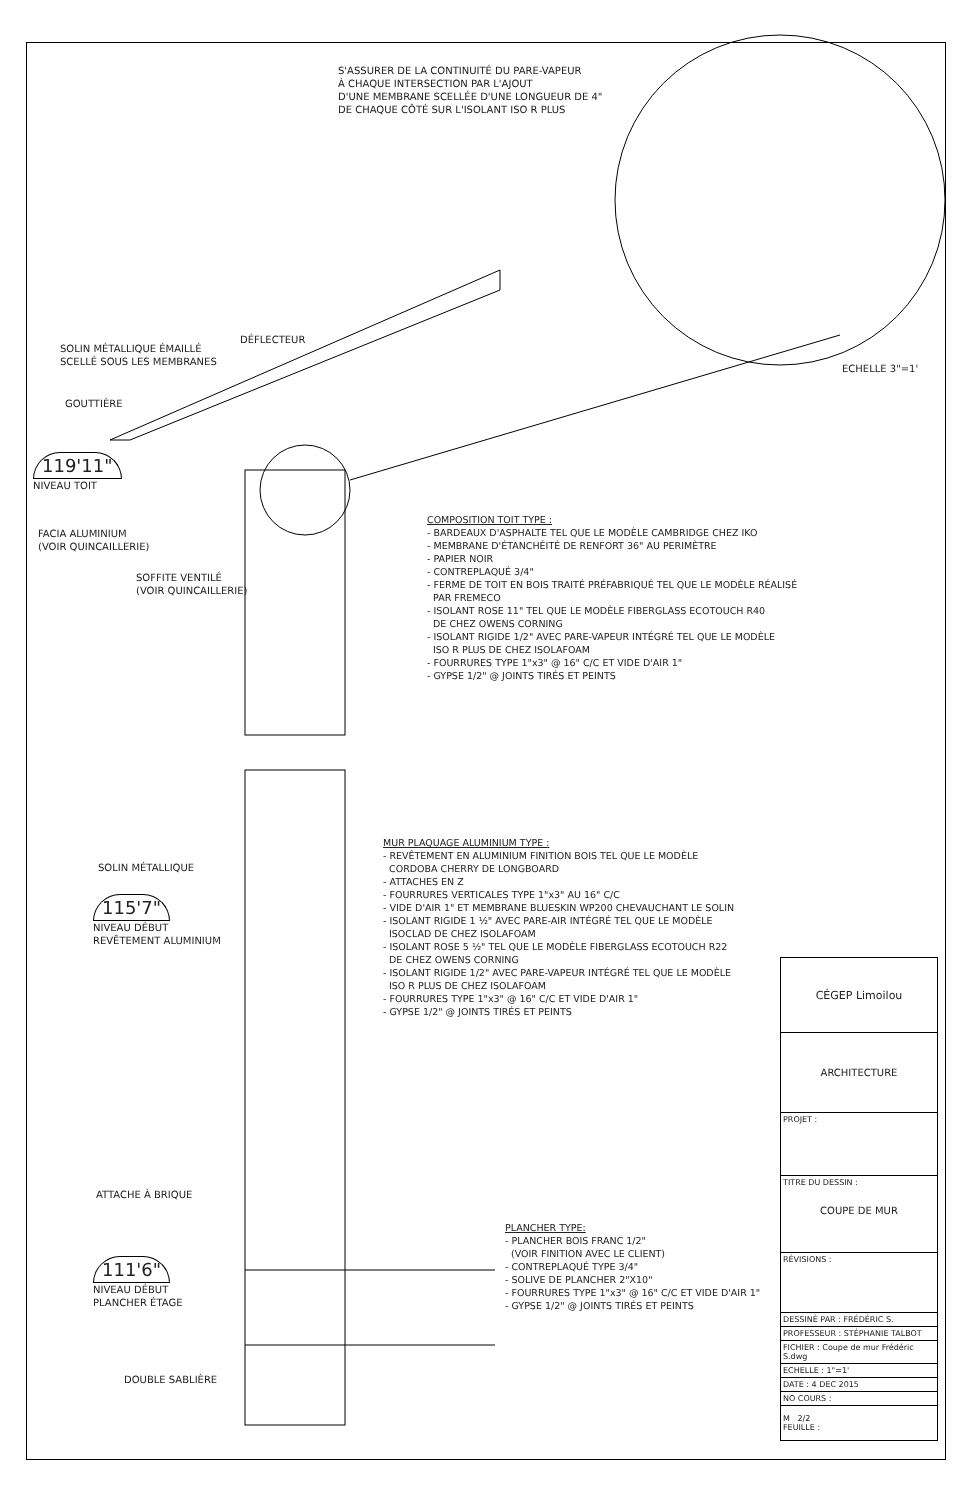S'ASSURER DE LA CONTINUITÉ DU PARE-VAPEUR
À CHAQUE INTERSECTION PAR L'AJOUT
D'UNE MEMBRANE SCELLÉE D'UNE LONGUEUR DE 4"
DE CHAQUE CÔTÉ SUR L'ISOLANT ISO R PLUS
ECHELLE 3"=1'
DÉFLECTEUR
SOLIN MÉTALLIQUE ÉMAILLÉ
SCELLÉ SOUS LES MEMBRANES
GOUTTIÈRE
119'11"
NIVEAU TOIT
FACIA ALUMINIUM
(VOIR QUINCAILLERIE)
SOFFITE VENTILÉ
(VOIR QUINCAILLERIE)
COMPOSITION TOIT TYPE :
- BARDEAUX D'ASPHALTE TEL QUE LE MODÈLE CAMBRIDGE CHEZ IKO
- MEMBRANE D'ÉTANCHÉITÉ DE RENFORT 36" AU PERIMÈTRE
- PAPIER NOIR
- CONTREPLAQUÉ 3/4"
- FERME DE TOIT EN BOIS TRAITÉ PRÉFABRIQUÉ TEL QUE LE MODÈLE RÉALISÉ
PAR FREMECO
- ISOLANT ROSE 11" TEL QUE LE MODÈLE FIBERGLASS ECOTOUCH R40
DE CHEZ OWENS CORNING
- ISOLANT RIGIDE 1/2" AVEC PARE-VAPEUR INTÉGRÉ TEL QUE LE MODÈLE
ISO R PLUS DE CHEZ ISOLAFOAM
- FOURRURES TYPE 1"x3" @ 16" C/C ET VIDE D'AIR 1"
- GYPSE 1/2" @ JOINTS TIRÉS ET PEINTS
MUR PLAQUAGE ALUMINIUM TYPE :
- REVÊTEMENT EN ALUMINIUM FINITION BOIS TEL QUE LE MODÈLE
CORDOBA CHERRY DE LONGBOARD
- ATTACHES EN Z
- FOURRURES VERTICALES TYPE 1"x3" AU 16" C/C
- VIDE D'AIR 1" ET MEMBRANE BLUESKIN WP200 CHEVAUCHANT LE SOLIN
- ISOLANT RIGIDE 1 ½" AVEC PARE-AIR INTÉGRÉ TEL QUE LE MODÈLE
ISOCLAD DE CHEZ ISOLAFOAM
- ISOLANT ROSE 5 ½" TEL QUE LE MODÈLE FIBERGLASS ECOTOUCH R22
DE CHEZ OWENS CORNING
- ISOLANT RIGIDE 1/2" AVEC PARE-VAPEUR INTÉGRÉ TEL QUE LE MODÈLE
ISO R PLUS DE CHEZ ISOLAFOAM
- FOURRURES TYPE 1"x3" @ 16" C/C ET VIDE D'AIR 1"
- GYPSE 1/2" @ JOINTS TIRÉS ET PEINTS
SOLIN MÉTALLIQUE
115'7"
NIVEAU DÉBUT
REVÊTEMENT ALUMINIUM
ATTACHE À BRIQUE
PLANCHER TYPE:
- PLANCHER BOIS FRANC 1/2"
(VOIR FINITION AVEC LE CLIENT)
- CONTREPLAQUÉ TYPE 3/4"
- SOLIVE DE PLANCHER 2"X10"
- FOURRURES TYPE 1"x3" @ 16" C/C ET VIDE D'AIR 1"
- GYPSE 1/2" @ JOINTS TIRÉS ET PEINTS
111'6"
NIVEAU DÉBUT
PLANCHER ÉTAGE
DOUBLE SABLIÈRE
| CÉGEP Limoilou |
| ARCHITECTURE |
| PROJET : |
| TITRE DU DESSIN : COUPE DE MUR |
| RÉVISIONS : |
| DESSINÉ PAR : FRÉDÉRIC S. |
| PROFESSEUR : STÉPHANIE TALBOT |
| FICHIER : Coupe de mur Frédéric S.dwg |
| ECHELLE : 1"=1' |
| DATE : 4 DEC 2015 |
| NO COURS : |
| M 2/2 FEUILLE : |